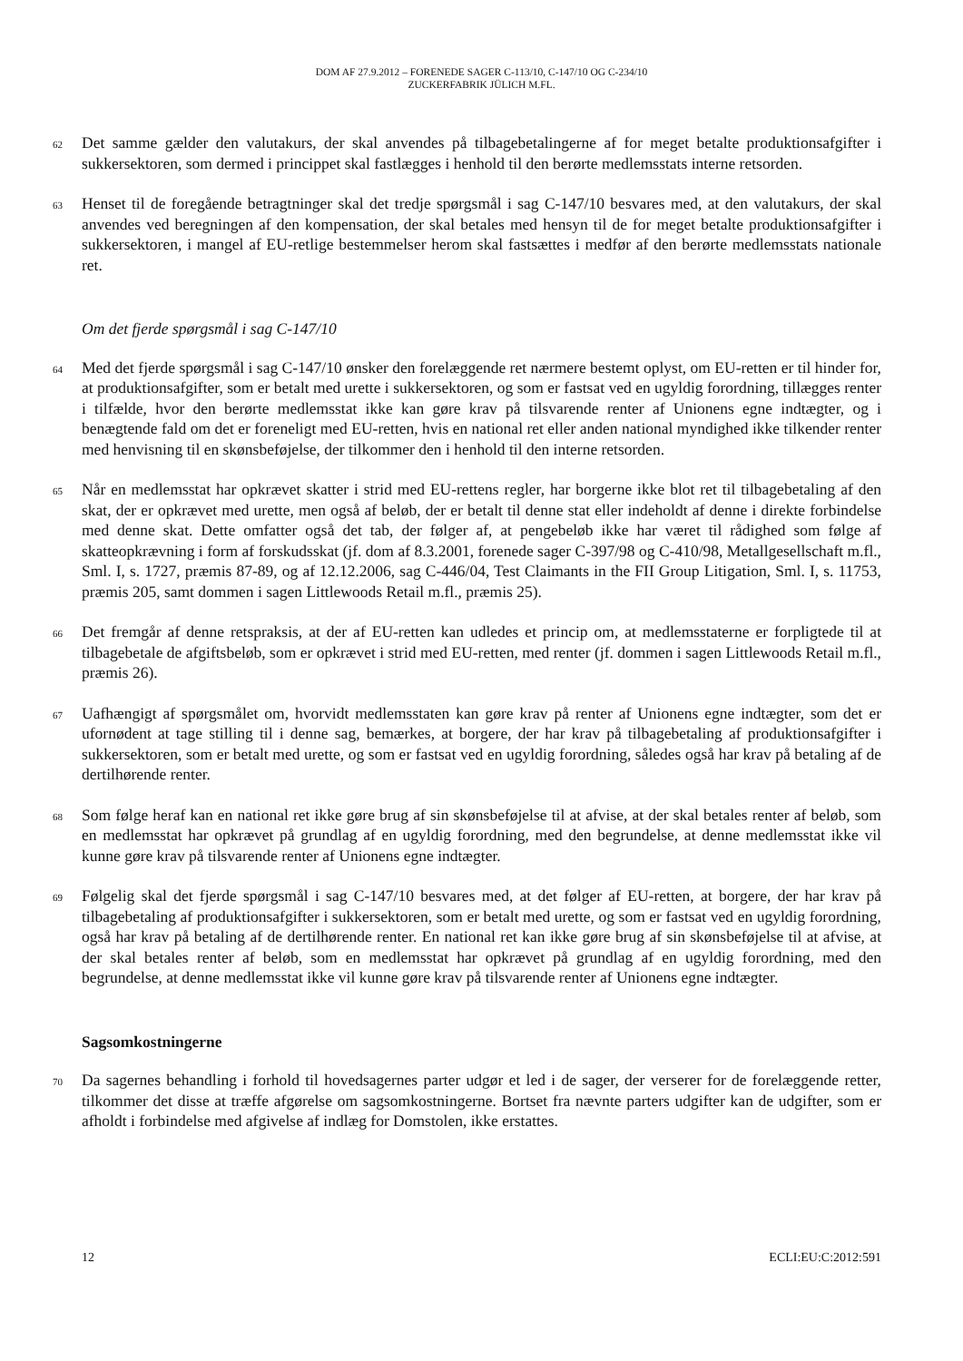DOM AF 27.9.2012 – FORENEDE SAGER C-113/10, C-147/10 OG C-234/10
ZUCKERFABRIK JÜLICH M.FL.
62
Det samme gælder den valutakurs, der skal anvendes på tilbagebetalingerne af for meget betalte produktionsafgifter i sukkersektoren, som dermed i princippet skal fastlægges i henhold til den berørte medlemsstats interne retsorden.
63
Henset til de foregående betragtninger skal det tredje spørgsmål i sag C-147/10 besvares med, at den valutakurs, der skal anvendes ved beregningen af den kompensation, der skal betales med hensyn til de for meget betalte produktionsafgifter i sukkersektoren, i mangel af EU-retlige bestemmelser herom skal fastsættes i medfør af den berørte medlemsstats nationale ret.
Om det fjerde spørgsmål i sag C-147/10
64
Med det fjerde spørgsmål i sag C-147/10 ønsker den forelæggende ret nærmere bestemt oplyst, om EU-retten er til hinder for, at produktionsafgifter, som er betalt med urette i sukkersektoren, og som er fastsat ved en ugyldig forordning, tillægges renter i tilfælde, hvor den berørte medlemsstat ikke kan gøre krav på tilsvarende renter af Unionens egne indtægter, og i benægtende fald om det er foreneligt med EU-retten, hvis en national ret eller anden national myndighed ikke tilkender renter med henvisning til en skønsbeføjelse, der tilkommer den i henhold til den interne retsorden.
65
Når en medlemsstat har opkrævet skatter i strid med EU-rettens regler, har borgerne ikke blot ret til tilbagebetaling af den skat, der er opkrævet med urette, men også af beløb, der er betalt til denne stat eller indeholdt af denne i direkte forbindelse med denne skat. Dette omfatter også det tab, der følger af, at pengebeløb ikke har været til rådighed som følge af skatteopkrævning i form af forskudsskat (jf. dom af 8.3.2001, forenede sager C-397/98 og C-410/98, Metallgesellschaft m.fl., Sml. I, s. 1727, præmis 87-89, og af 12.12.2006, sag C-446/04, Test Claimants in the FII Group Litigation, Sml. I, s. 11753, præmis 205, samt dommen i sagen Littlewoods Retail m.fl., præmis 25).
66
Det fremgår af denne retspraksis, at der af EU-retten kan udledes et princip om, at medlemsstaterne er forpligtede til at tilbagebetale de afgiftsbeløb, som er opkrævet i strid med EU-retten, med renter (jf. dommen i sagen Littlewoods Retail m.fl., præmis 26).
67
Uafhængigt af spørgsmålet om, hvorvidt medlemsstaten kan gøre krav på renter af Unionens egne indtægter, som det er ufornødent at tage stilling til i denne sag, bemærkes, at borgere, der har krav på tilbagebetaling af produktionsafgifter i sukkersektoren, som er betalt med urette, og som er fastsat ved en ugyldig forordning, således også har krav på betaling af de dertilhørende renter.
68
Som følge heraf kan en national ret ikke gøre brug af sin skønsbeføjelse til at afvise, at der skal betales renter af beløb, som en medlemsstat har opkrævet på grundlag af en ugyldig forordning, med den begrundelse, at denne medlemsstat ikke vil kunne gøre krav på tilsvarende renter af Unionens egne indtægter.
69
Følgelig skal det fjerde spørgsmål i sag C-147/10 besvares med, at det følger af EU-retten, at borgere, der har krav på tilbagebetaling af produktionsafgifter i sukkersektoren, som er betalt med urette, og som er fastsat ved en ugyldig forordning, også har krav på betaling af de dertilhørende renter. En national ret kan ikke gøre brug af sin skønsbeføjelse til at afvise, at der skal betales renter af beløb, som en medlemsstat har opkrævet på grundlag af en ugyldig forordning, med den begrundelse, at denne medlemsstat ikke vil kunne gøre krav på tilsvarende renter af Unionens egne indtægter.
Sagsomkostningerne
70
Da sagernes behandling i forhold til hovedsagernes parter udgør et led i de sager, der verserer for de forelæggende retter, tilkommer det disse at træffe afgørelse om sagsomkostningerne. Bortset fra nævnte parters udgifter kan de udgifter, som er afholdt i forbindelse med afgivelse af indlæg for Domstolen, ikke erstattes.
12 ECLI:EU:C:2012:591